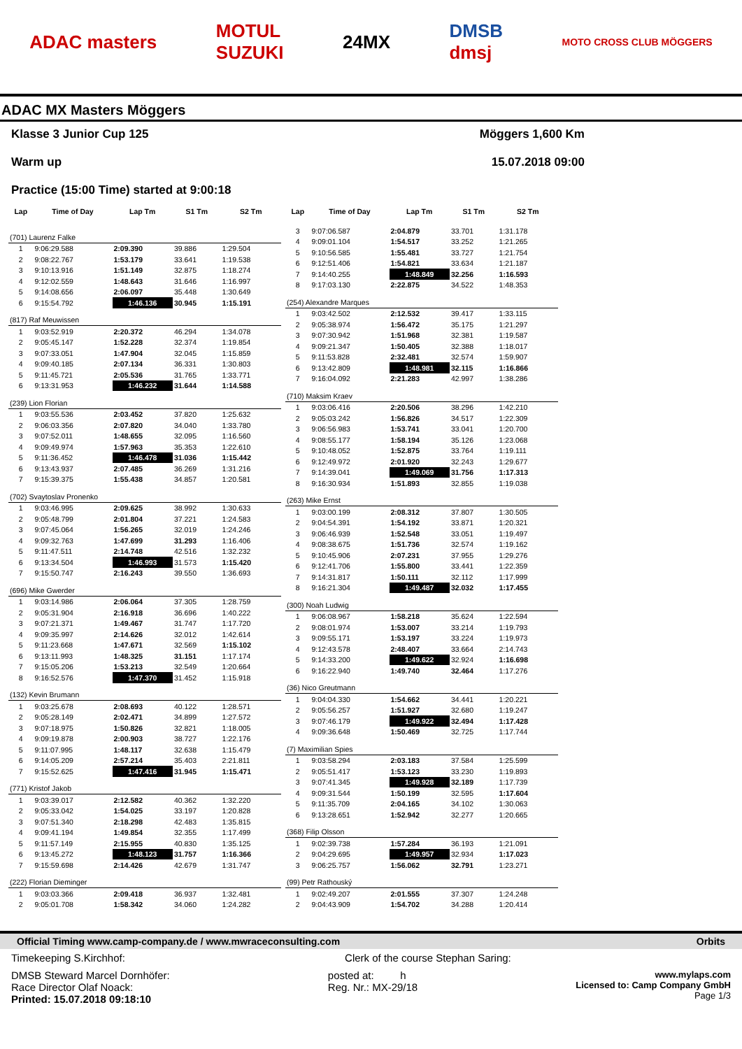ADAC masters MOTUL
SUZUKI 24MX DMSB
dmsj MOTO CROSS CLUB MÖGGERS
ADAC MX Masters Möggers
Klasse 3 Junior Cup 125
Warm up
Practice (15:00 Time) started at 9:00:18
Möggers 1,600 Km
15.07.2018 09:00
| Lap | Time of Day | Lap Tm | S1 Tm | S2 Tm |
| --- | --- | --- | --- | --- |
| (701) Laurenz Falke | | | | |
| 1 | 9:06:29.588 | 2:09.390 | 39.886 | 1:29.504 |
| 2 | 9:08:22.767 | 1:53.179 | 33.641 | 1:19.538 |
| 3 | 9:10:13.916 | 1:51.149 | 32.875 | 1:18.274 |
| 4 | 9:12:02.559 | 1:48.643 | 31.646 | 1:16.997 |
| 5 | 9:14:08.656 | 2:06.097 | 35.448 | 1:30.649 |
| 6 | 9:15:54.792 | 1:46.136 | 30.945 | 1:15.191 |
| (817) Raf Meuwissen | | | | |
| 1 | 9:03:52.919 | 2:20.372 | 46.294 | 1:34.078 |
| 2 | 9:05:45.147 | 1:52.228 | 32.374 | 1:19.854 |
| 3 | 9:07:33.051 | 1:47.904 | 32.045 | 1:15.859 |
| 4 | 9:09:40.185 | 2:07.134 | 36.331 | 1:30.803 |
| 5 | 9:11:45.721 | 2:05.536 | 31.765 | 1:33.771 |
| 6 | 9:13:31.953 | 1:46.232 | 31.644 | 1:14.588 |
| (239) Lion Florian | | | | |
| 1 | 9:03:55.536 | 2:03.452 | 37.820 | 1:25.632 |
| 2 | 9:06:03.356 | 2:07.820 | 34.040 | 1:33.780 |
| 3 | 9:07:52.011 | 1:48.655 | 32.095 | 1:16.560 |
| 4 | 9:09:49.974 | 1:57.963 | 35.353 | 1:22.610 |
| 5 | 9:11:36.452 | 1:46.478 | 31.036 | 1:15.442 |
| 6 | 9:13:43.937 | 2:07.485 | 36.269 | 1:31.216 |
| 7 | 9:15:39.375 | 1:55.438 | 34.857 | 1:20.581 |
| (702) Svaytoslav Pronenko | | | | |
| 1 | 9:03:46.995 | 2:09.625 | 38.992 | 1:30.633 |
| 2 | 9:05:48.799 | 2:01.804 | 37.221 | 1:24.583 |
| 3 | 9:07:45.064 | 1:56.265 | 32.019 | 1:24.246 |
| 4 | 9:09:32.763 | 1:47.699 | 31.293 | 1:16.406 |
| 5 | 9:11:47.511 | 2:14.748 | 42.516 | 1:32.232 |
| 6 | 9:13:34.504 | 1:46.993 | 31.573 | 1:15.420 |
| 7 | 9:15:50.747 | 2:16.243 | 39.550 | 1:36.693 |
| (696) Mike Gwerder | | | | |
| 1 | 9:03:14.986 | 2:06.064 | 37.305 | 1:28.759 |
| 2 | 9:05:31.904 | 2:16.918 | 36.696 | 1:40.222 |
| 3 | 9:07:21.371 | 1:49.467 | 31.747 | 1:17.720 |
| 4 | 9:09:35.997 | 2:14.626 | 32.012 | 1:42.614 |
| 5 | 9:11:23.668 | 1:47.671 | 32.569 | 1:15.102 |
| 6 | 9:13:11.993 | 1:48.325 | 31.151 | 1:17.174 |
| 7 | 9:15:05.206 | 1:53.213 | 32.549 | 1:20.664 |
| 8 | 9:16:52.576 | 1:47.370 | 31.452 | 1:15.918 |
| (132) Kevin Brumann | | | | |
| 1 | 9:03:25.678 | 2:08.693 | 40.122 | 1:28.571 |
| 2 | 9:05:28.149 | 2:02.471 | 34.899 | 1:27.572 |
| 3 | 9:07:18.975 | 1:50.826 | 32.821 | 1:18.005 |
| 4 | 9:09:19.878 | 2:00.903 | 38.727 | 1:22.176 |
| 5 | 9:11:07.995 | 1:48.117 | 32.638 | 1:15.479 |
| 6 | 9:14:05.209 | 2:57.214 | 35.403 | 2:21.811 |
| 7 | 9:15:52.625 | 1:47.416 | 31.945 | 1:15.471 |
| (771) Kristof Jakob | | | | |
| 1 | 9:03:39.017 | 2:12.582 | 40.362 | 1:32.220 |
| 2 | 9:05:33.042 | 1:54.025 | 33.197 | 1:20.828 |
| 3 | 9:07:51.340 | 2:18.298 | 42.483 | 1:35.815 |
| 4 | 9:09:41.194 | 1:49.854 | 32.355 | 1:17.499 |
| 5 | 9:11:57.149 | 2:15.955 | 40.830 | 1:35.125 |
| 6 | 9:13:45.272 | 1:48.123 | 31.757 | 1:16.366 |
| 7 | 9:15:59.698 | 2:14.426 | 42.679 | 1:31.747 |
| (222) Florian Dieminger | | | | |
| 1 | 9:03:03.366 | 2:09.418 | 36.937 | 1:32.481 |
| 2 | 9:05:01.708 | 1:58.342 | 34.060 | 1:24.282 |
| Lap | Time of Day | Lap Tm | S1 Tm | S2 Tm |
| --- | --- | --- | --- | --- |
| 3 | 9:07:06.587 | 2:04.879 | 33.701 | 1:31.178 |
| 4 | 9:09:01.104 | 1:54.517 | 33.252 | 1:21.265 |
| 5 | 9:10:56.585 | 1:55.481 | 33.727 | 1:21.754 |
| 6 | 9:12:51.406 | 1:54.821 | 33.634 | 1:21.187 |
| 7 | 9:14:40.255 | 1:48.849 | 32.256 | 1:16.593 |
| 8 | 9:17:03.130 | 2:22.875 | 34.522 | 1:48.353 |
| (254) Alexandre Marques | | | | |
| 1 | 9:03:42.502 | 2:12.532 | 39.417 | 1:33.115 |
| 2 | 9:05:38.974 | 1:56.472 | 35.175 | 1:21.297 |
| 3 | 9:07:30.942 | 1:51.968 | 32.381 | 1:19.587 |
| 4 | 9:09:21.347 | 1:50.405 | 32.388 | 1:18.017 |
| 5 | 9:11:53.828 | 2:32.481 | 32.574 | 1:59.907 |
| 6 | 9:13:42.809 | 1:48.981 | 32.115 | 1:16.866 |
| 7 | 9:16:04.092 | 2:21.283 | 42.997 | 1:38.286 |
| (710) Maksim Kraev | | | | |
| 1 | 9:03:06.416 | 2:20.506 | 38.296 | 1:42.210 |
| 2 | 9:05:03.242 | 1:56.826 | 34.517 | 1:22.309 |
| 3 | 9:06:56.983 | 1:53.741 | 33.041 | 1:20.700 |
| 4 | 9:08:55.177 | 1:58.194 | 35.126 | 1:23.068 |
| 5 | 9:10:48.052 | 1:52.875 | 33.764 | 1:19.111 |
| 6 | 9:12:49.972 | 2:01.920 | 32.243 | 1:29.677 |
| 7 | 9:14:39.041 | 1:49.069 | 31.756 | 1:17.313 |
| 8 | 9:16:30.934 | 1:51.893 | 32.855 | 1:19.038 |
| (263) Mike Ernst | | | | |
| 1 | 9:03:00.199 | 2:08.312 | 37.807 | 1:30.505 |
| 2 | 9:04:54.391 | 1:54.192 | 33.871 | 1:20.321 |
| 3 | 9:06:46.939 | 1:52.548 | 33.051 | 1:19.497 |
| 4 | 9:08:38.675 | 1:51.736 | 32.574 | 1:19.162 |
| 5 | 9:10:45.906 | 2:07.231 | 37.955 | 1:29.276 |
| 6 | 9:12:41.706 | 1:55.800 | 33.441 | 1:22.359 |
| 7 | 9:14:31.817 | 1:50.111 | 32.112 | 1:17.999 |
| 8 | 9:16:21.304 | 1:49.487 | 32.032 | 1:17.455 |
| (300) Noah Ludwig | | | | |
| 1 | 9:06:08.967 | 1:58.218 | 35.624 | 1:22.594 |
| 2 | 9:08:01.974 | 1:53.007 | 33.214 | 1:19.793 |
| 3 | 9:09:55.171 | 1:53.197 | 33.224 | 1:19.973 |
| 4 | 9:12:43.578 | 2:48.407 | 33.664 | 2:14.743 |
| 5 | 9:14:33.200 | 1:49.622 | 32.924 | 1:16.698 |
| 6 | 9:16:22.940 | 1:49.740 | 32.464 | 1:17.276 |
| (36) Nico Greutmann | | | | |
| 1 | 9:04:04.330 | 1:54.662 | 34.441 | 1:20.221 |
| 2 | 9:05:56.257 | 1:51.927 | 32.680 | 1:19.247 |
| 3 | 9:07:46.179 | 1:49.922 | 32.494 | 1:17.428 |
| 4 | 9:09:36.648 | 1:50.469 | 32.725 | 1:17.744 |
| (7) Maximilian Spies | | | | |
| 1 | 9:03:58.294 | 2:03.183 | 37.584 | 1:25.599 |
| 2 | 9:05:51.417 | 1:53.123 | 33.230 | 1:19.893 |
| 3 | 9:07:41.345 | 1:49.928 | 32.189 | 1:17.739 |
| 4 | 9:09:31.544 | 1:50.199 | 32.595 | 1:17.604 |
| 5 | 9:11:35.709 | 2:04.165 | 34.102 | 1:30.063 |
| 6 | 9:13:28.651 | 1:52.942 | 32.277 | 1:20.665 |
| (368) Filip Olsson | | | | |
| 1 | 9:02:39.738 | 1:57.284 | 36.193 | 1:21.091 |
| 2 | 9:04:29.695 | 1:49.957 | 32.934 | 1:17.023 |
| 3 | 9:06:25.757 | 1:56.062 | 32.791 | 1:23.271 |
| (99) Petr Rathouský | | | | |
| 1 | 9:02:49.207 | 2:01.555 | 37.307 | 1:24.248 |
| 2 | 9:04:43.909 | 1:54.702 | 34.288 | 1:20.414 |
Official Timing www.camp-company.de / www.mwraceconsulting.com Orbits
Timekeeping S.Kirchhof: Clerk of the course Stephan Saring:
DMSB Steward Marcel Dornhöfer:
Race Director Olaf Noack:
Printed: 15.07.2018 09:18:10 posted at: h
Reg. Nr.: MX-29/18 www.mylaps.com
Licensed to: Camp Company GmbH
Page 1/3